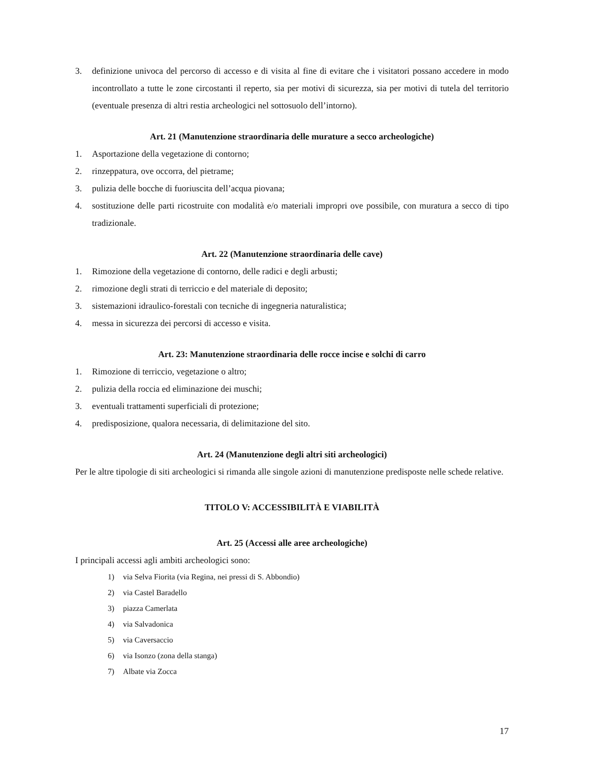3. definizione univoca del percorso di accesso e di visita al fine di evitare che i visitatori possano accedere in modo incontrollato a tutte le zone circostanti il reperto, sia per motivi di sicurezza, sia per motivi di tutela del territorio (eventuale presenza di altri restia archeologici nel sottosuolo dell’intorno).
Art. 21 (Manutenzione straordinaria delle murature a secco archeologiche)
1. Asportazione della vegetazione di contorno;
2. rinzeppatura, ove occorra, del pietrame;
3. pulizia delle bocche di fuoriuscita dell’acqua piovana;
4. sostituzione delle parti ricostruite con modalità e/o materiali impropri ove possibile, con muratura a secco di tipo tradizionale.
Art. 22 (Manutenzione straordinaria delle cave)
1. Rimozione della vegetazione di contorno, delle radici e degli arbusti;
2. rimozione degli strati di terriccio e del materiale di deposito;
3. sistemazioni idraulico-forestali con tecniche di ingegneria naturalistica;
4. messa in sicurezza dei percorsi di accesso e visita.
Art. 23: Manutenzione straordinaria delle rocce incise e solchi di carro
1. Rimozione di terriccio, vegetazione o altro;
2. pulizia della roccia ed eliminazione dei muschi;
3. eventuali trattamenti superficiali di protezione;
4. predisposizione, qualora necessaria, di delimitazione del sito.
Art. 24 (Manutenzione degli altri siti archeologici)
Per le altre tipologie di siti archeologici si rimanda alle singole azioni di manutenzione predisposte nelle schede relative.
TITOLO V: ACCESSIBILITÀ E VIABILITÀ
Art. 25 (Accessi alle aree archeologiche)
I principali accessi agli ambiti archeologici sono:
1) via Selva Fiorita (via Regina, nei pressi di S. Abbondio)
2) via Castel Baradello
3) piazza Camerlata
4) via Salvadonica
5) via Caversaccio
6) via Isonzo (zona della stanga)
7) Albate via Zocca
17